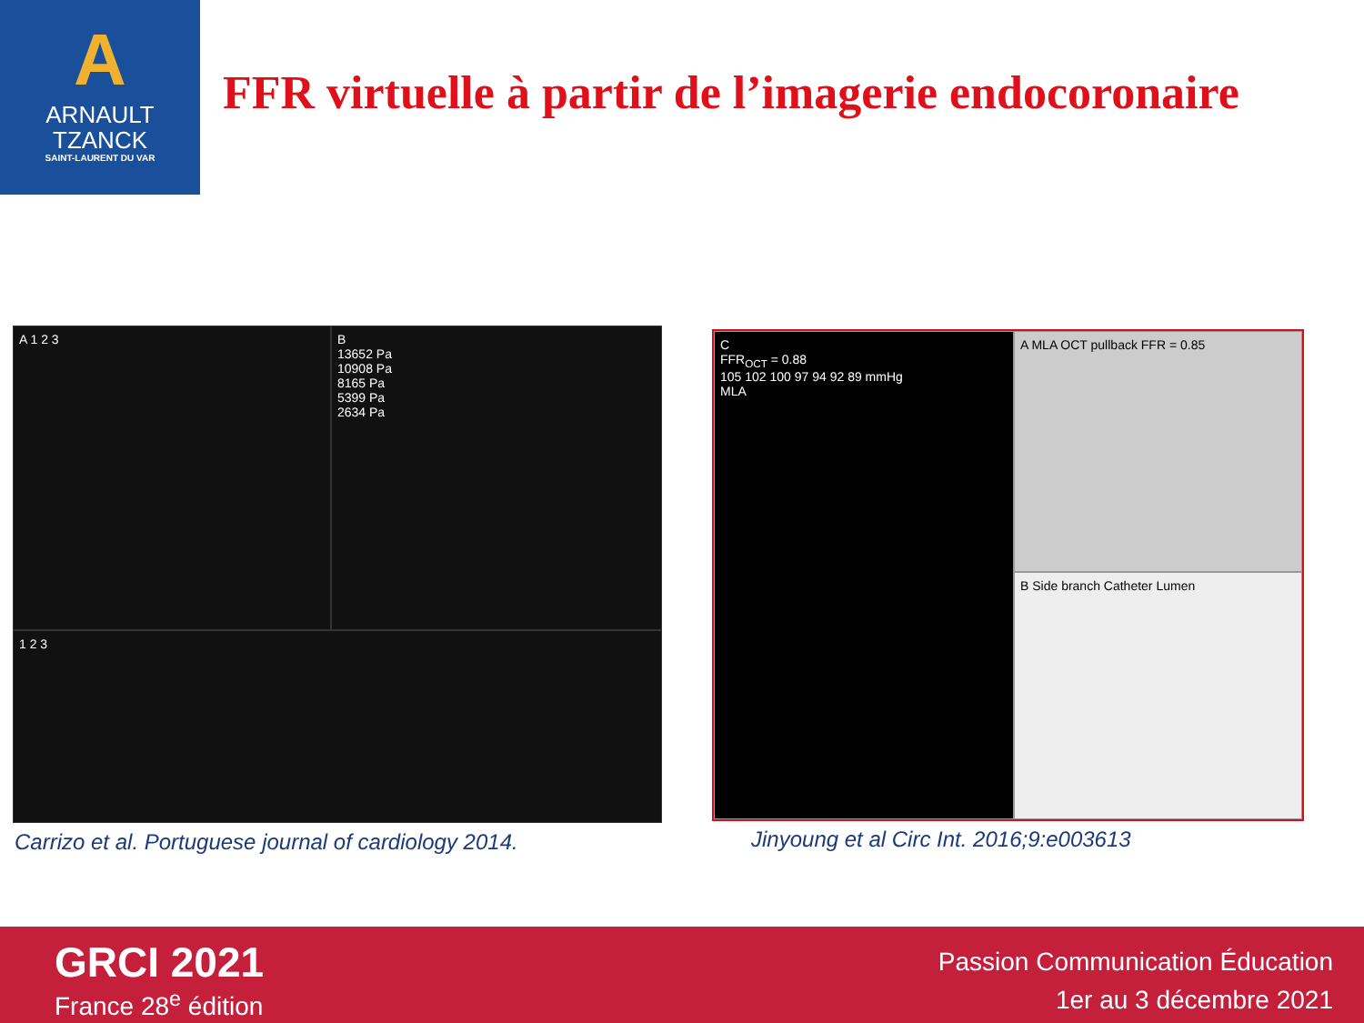A
ARNAULT
TZANCK
SAINT-LAURENT DU VAR
FFR virtuelle à partir de l’imagerie endocoronaire
A 1 2 3
B
13652 Pa
10908 Pa
8165 Pa
5399 Pa
2634 Pa
1 2 3
Carrizo et al. Portuguese journal of cardiology 2014.
A MLA OCT pullback FFR = 0.85
C
FFR<sub>OCT</sub> = 0.88
105 102 100 97 94 92 89 mmHg
MLA
B Side branch Catheter Lumen
Jinyoung et al Circ Int. 2016;9:e003613
GRCI 2021
France 28<sup>e</sup> édition
Passion Communication Éducation
1er au 3 décembre 2021